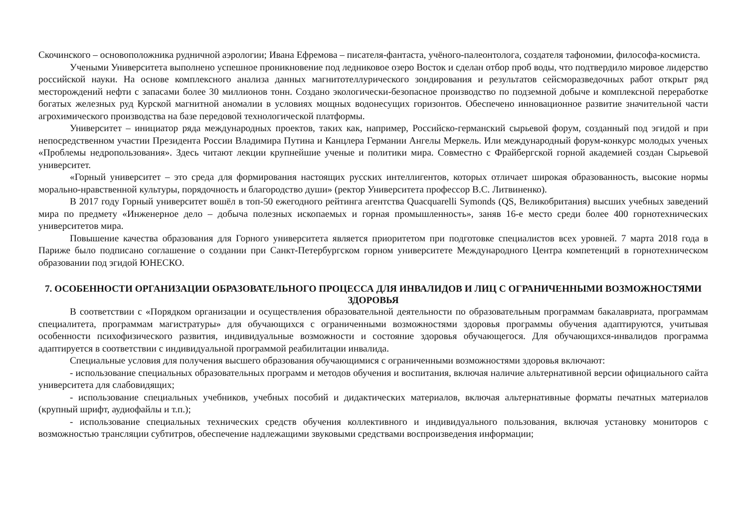Скочинского – основоположника рудничной аэрологии; Ивана Ефремова – писателя-фантаста, учёного-палеонтолога, создателя тафономии, философа-космиста.
Учеными Университета выполнено успешное проникновение под ледниковое озеро Восток и сделан отбор проб воды, что подтвердило мировое лидерство российской науки. На основе комплексного анализа данных магнитотеллурического зондирования и результатов сейсморазведочных работ открыт ряд месторождений нефти с запасами более 30 миллионов тонн. Создано экологически-безопасное производство по подземной добыче и комплексной переработке богатых железных руд Курской магнитной аномалии в условиях мощных водонесущих горизонтов. Обеспечено инновационное развитие значительной части агрохимического производства на базе передовой технологической платформы.
Университет – инициатор ряда международных проектов, таких как, например, Российско-германский сырьевой форум, созданный под эгидой и при непосредственном участии Президента России Владимира Путина и Канцлера Германии Ангелы Меркель. Или международный форум-конкурс молодых ученых «Проблемы недропользования». Здесь читают лекции крупнейшие ученые и политики мира. Совместно с Фрайбергской горной академией создан Сырьевой университет.
«Горный университет – это среда для формирования настоящих русских интеллигентов, которых отличает широкая образованность, высокие нормы морально-нравственной культуры, порядочность и благородство души» (ректор Университета профессор В.С. Литвиненко).
В 2017 году Горный университет вошёл в топ-50 ежегодного рейтинга агентства Quacquarelli Symonds (QS, Великобритания) высших учебных заведений мира по предмету «Инженерное дело – добыча полезных ископаемых и горная промышленность», заняв 16-е место среди более 400 горнотехнических университетов мира.
Повышение качества образования для Горного университета является приоритетом при подготовке специалистов всех уровней. 7 марта 2018 года в Париже было подписано соглашение о создании при Санкт-Петербургском горном университете Международного Центра компетенций в горнотехническом образовании под эгидой ЮНЕСКО.
7. ОСОБЕННОСТИ ОРГАНИЗАЦИИ ОБРАЗОВАТЕЛЬНОГО ПРОЦЕССА ДЛЯ ИНВАЛИДОВ И ЛИЦ С ОГРАНИЧЕННЫМИ ВОЗМОЖНОСТЯМИ ЗДОРОВЬЯ
В соответствии с «Порядком организации и осуществления образовательной деятельности по образовательным программам бакалавриата, программам специалитета, программам магистратуры» для обучающихся с ограниченными возможностями здоровья программы обучения адаптируются, учитывая особенности психофизического развития, индивидуальные возможности и состояние здоровья обучающегося. Для обучающихся-инвалидов программа адаптируется в соответствии с индивидуальной программой реабилитации инвалида.
Специальные условия для получения высшего образования обучающимися с ограниченными возможностями здоровья включают:
- использование специальных образовательных программ и методов обучения и воспитания, включая наличие альтернативной версии официального сайта университета для слабовидящих;
- использование специальных учебников, учебных пособий и дидактических материалов, включая альтернативные форматы печатных материалов (крупный шрифт, аудиофайлы и т.п.);
- использование специальных технических средств обучения коллективного и индивидуального пользования, включая установку мониторов с возможностью трансляции субтитров, обеспечение надлежащими звуковыми средствами воспроизведения информации;